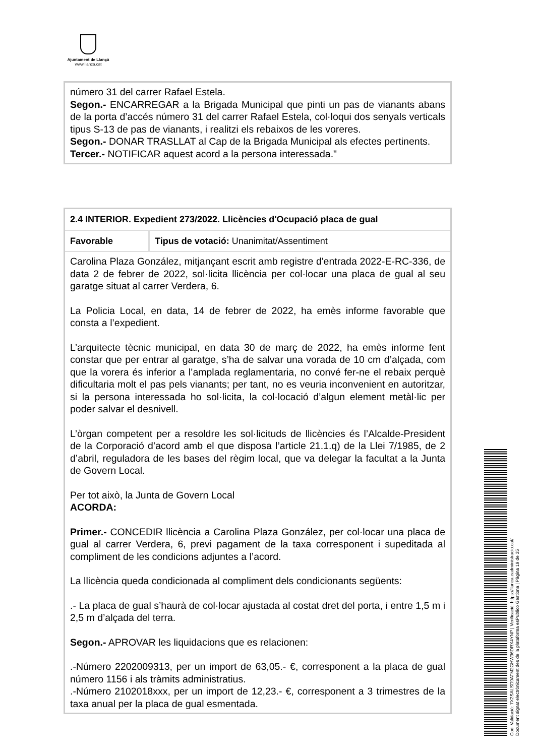Ajuntament de Llançà
www.llanca.cat
número 31 del carrer Rafael Estela.
Segon.- ENCARREGAR a la Brigada Municipal que pinti un pas de vianants abans de la porta d’accés número 31 del carrer Rafael Estela, col·loqui dos senyals verticals tipus S-13 de pas de vianants, i realitzi els rebaixos de les voreres.
Segon.- DONAR TRASLLAT al Cap de la Brigada Municipal als efectes pertinents.
Tercer.- NOTIFICAR aquest acord a la persona interessada."
| 2.4 INTERIOR. Expedient 273/2022. Llicències d'Ocupació placa de gual | |
| --- | --- |
| Favorable | Tipus de votació: Unanimitat/Assentiment |
Carolina Plaza González, mitjançant escrit amb registre d'entrada 2022-E-RC-336, de data 2 de febrer de 2022, sol·licita llicència per col·locar una placa de gual al seu garatge situat al carrer Verdera, 6.
La Policia Local, en data, 14 de febrer de 2022, ha emès informe favorable que consta a l’expedient.
L’arquitecte tècnic municipal, en data 30 de març de 2022, ha emès informe fent constar que per entrar al garatge, s’ha de salvar una vorada de 10 cm d’alçada, com que la vorera és inferior a l’amplada reglamentaria, no convé fer-ne el rebaix perquè dificultaria molt el pas pels vianants; per tant, no es veuria inconvenient en autoritzar, si la persona interessada ho sol·licita, la col·locació d’algun element metàl·lic per poder salvar el desnivell.
L’òrgan competent per a resoldre les sol·licituds de llicències és l’Alcalde-President de la Corporació d’acord amb el que disposa l’article 21.1.q) de la Llei 7/1985, de 2 d’abril, reguladora de les bases del règim local, que va delegar la facultat a la Junta de Govern Local.
Per tot això, la Junta de Govern Local
ACORDA:
Primer.- CONCEDIR llicència a Carolina Plaza González, per col·locar una placa de gual al carrer Verdera, 6, previ pagament de la taxa corresponent i supeditada al compliment de les condicions adjuntes a l’acord.
La llicència queda condicionada al compliment dels condicionants següents:
.- La placa de gual s’haurà de col·locar ajustada al costat dret del porta, i entre 1,5 m i 2,5 m d’alçada del terra.
Segon.- APROVAR les liquidacions que es relacionen:
.-Número 2202009313, per un import de 63,05.- €, corresponent a la placa de gual número 1156 i als tràmits administratius.
.-Número 2102018xxx, per un import de 12,23.- €, corresponent a 3 trimestres de la taxa anual per la placa de gual esmentada.
Codi Validació: 7X2SALSD9ATM2GHW96DRX4YNP | Verificació: https://llanca.eadministracio.cat/
Document signat electrònicament des de la plataforma esPublico Gestiona | Pàgina 19 de 35